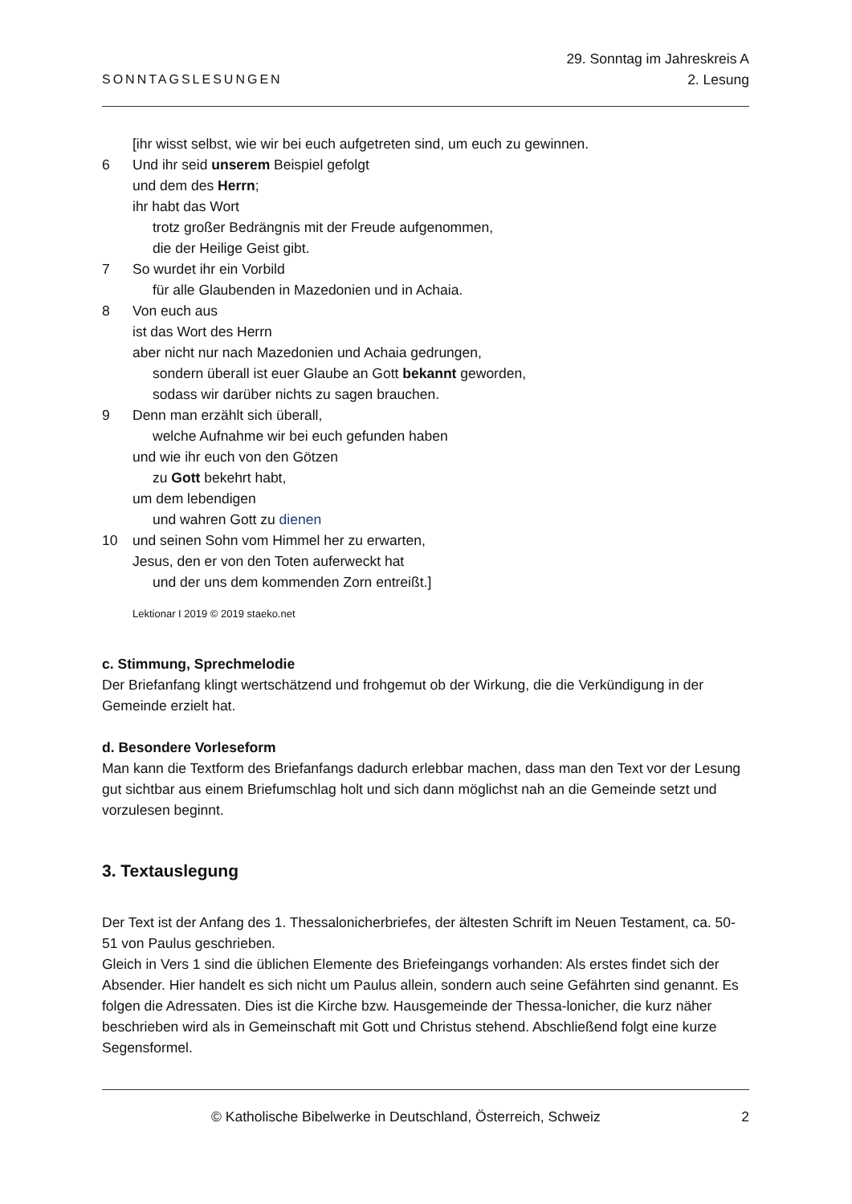SONNTAGSLESUNGEN
29. Sonntag im Jahreskreis A
2. Lesung
[ihr wisst selbst, wie wir bei euch aufgetreten sind, um euch zu gewinnen.
6 Und ihr seid unserem Beispiel gefolgt
und dem des Herrn;
ihr habt das Wort
trotz großer Bedrängnis mit der Freude aufgenommen,
die der Heilige Geist gibt.
7 So wurdet ihr ein Vorbild
für alle Glaubenden in Mazedonien und in Achaia.
8 Von euch aus
ist das Wort des Herrn
aber nicht nur nach Mazedonien und Achaia gedrungen,
sondern überall ist euer Glaube an Gott bekannt geworden,
sodass wir darüber nichts zu sagen brauchen.
9 Denn man erzählt sich überall,
welche Aufnahme wir bei euch gefunden haben
und wie ihr euch von den Götzen
zu Gott bekehrt habt,
um dem lebendigen
und wahren Gott zu dienen
10 und seinen Sohn vom Himmel her zu erwarten,
Jesus, den er von den Toten auferweckt hat
und der uns dem kommenden Zorn entreißt.]
Lektionar I 2019 © 2019 staeko.net
c. Stimmung, Sprechmelodie
Der Briefanfang klingt wertschätzend und frohgemut ob der Wirkung, die die Verkündigung in der Gemeinde erzielt hat.
d. Besondere Vorleseform
Man kann die Textform des Briefanfangs dadurch erlebbar machen, dass man den Text vor der Lesung gut sichtbar aus einem Briefumschlag holt und sich dann möglichst nah an die Gemeinde setzt und vorzulesen beginnt.
3. Textauslegung
Der Text ist der Anfang des 1. Thessalonicherbriefes, der ältesten Schrift im Neuen Testament, ca. 50-51 von Paulus geschrieben.
Gleich in Vers 1 sind die üblichen Elemente des Briefeingangs vorhanden: Als erstes findet sich der Absender. Hier handelt es sich nicht um Paulus allein, sondern auch seine Gefährten sind genannt. Es folgen die Adressaten. Dies ist die Kirche bzw. Hausgemeinde der Thessa-lonicher, die kurz näher beschrieben wird als in Gemeinschaft mit Gott und Christus stehend. Abschließend folgt eine kurze Segensformel.
© Katholische Bibelwerke in Deutschland, Österreich, Schweiz 2